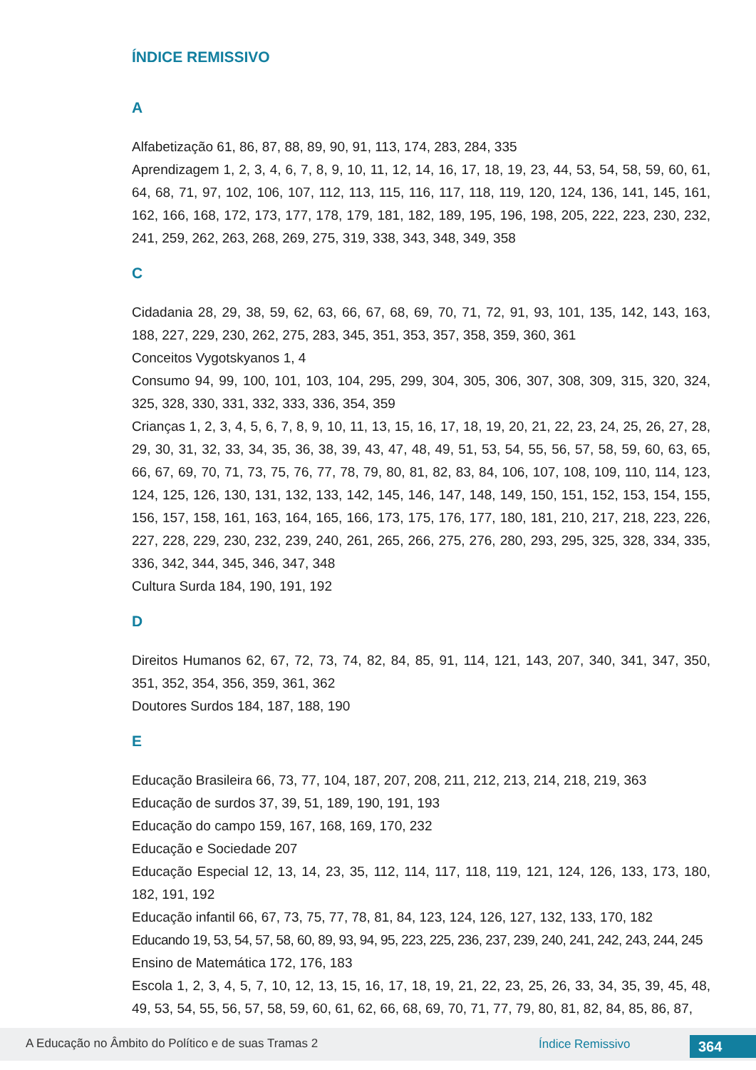ÍNDICE REMISSIVO
A
Alfabetização 61, 86, 87, 88, 89, 90, 91, 113, 174, 283, 284, 335
Aprendizagem 1, 2, 3, 4, 6, 7, 8, 9, 10, 11, 12, 14, 16, 17, 18, 19, 23, 44, 53, 54, 58, 59, 60, 61, 64, 68, 71, 97, 102, 106, 107, 112, 113, 115, 116, 117, 118, 119, 120, 124, 136, 141, 145, 161, 162, 166, 168, 172, 173, 177, 178, 179, 181, 182, 189, 195, 196, 198, 205, 222, 223, 230, 232, 241, 259, 262, 263, 268, 269, 275, 319, 338, 343, 348, 349, 358
C
Cidadania 28, 29, 38, 59, 62, 63, 66, 67, 68, 69, 70, 71, 72, 91, 93, 101, 135, 142, 143, 163, 188, 227, 229, 230, 262, 275, 283, 345, 351, 353, 357, 358, 359, 360, 361
Conceitos Vygotskyanos 1, 4
Consumo 94, 99, 100, 101, 103, 104, 295, 299, 304, 305, 306, 307, 308, 309, 315, 320, 324, 325, 328, 330, 331, 332, 333, 336, 354, 359
Crianças 1, 2, 3, 4, 5, 6, 7, 8, 9, 10, 11, 13, 15, 16, 17, 18, 19, 20, 21, 22, 23, 24, 25, 26, 27, 28, 29, 30, 31, 32, 33, 34, 35, 36, 38, 39, 43, 47, 48, 49, 51, 53, 54, 55, 56, 57, 58, 59, 60, 63, 65, 66, 67, 69, 70, 71, 73, 75, 76, 77, 78, 79, 80, 81, 82, 83, 84, 106, 107, 108, 109, 110, 114, 123, 124, 125, 126, 130, 131, 132, 133, 142, 145, 146, 147, 148, 149, 150, 151, 152, 153, 154, 155, 156, 157, 158, 161, 163, 164, 165, 166, 173, 175, 176, 177, 180, 181, 210, 217, 218, 223, 226, 227, 228, 229, 230, 232, 239, 240, 261, 265, 266, 275, 276, 280, 293, 295, 325, 328, 334, 335, 336, 342, 344, 345, 346, 347, 348
Cultura Surda 184, 190, 191, 192
D
Direitos Humanos 62, 67, 72, 73, 74, 82, 84, 85, 91, 114, 121, 143, 207, 340, 341, 347, 350, 351, 352, 354, 356, 359, 361, 362
Doutores Surdos 184, 187, 188, 190
E
Educação Brasileira 66, 73, 77, 104, 187, 207, 208, 211, 212, 213, 214, 218, 219, 363
Educação de surdos 37, 39, 51, 189, 190, 191, 193
Educação do campo 159, 167, 168, 169, 170, 232
Educação e Sociedade 207
Educação Especial 12, 13, 14, 23, 35, 112, 114, 117, 118, 119, 121, 124, 126, 133, 173, 180, 182, 191, 192
Educação infantil 66, 67, 73, 75, 77, 78, 81, 84, 123, 124, 126, 127, 132, 133, 170, 182
Educando 19, 53, 54, 57, 58, 60, 89, 93, 94, 95, 223, 225, 236, 237, 239, 240, 241, 242, 243, 244, 245
Ensino de Matemática 172, 176, 183
Escola 1, 2, 3, 4, 5, 7, 10, 12, 13, 15, 16, 17, 18, 19, 21, 22, 23, 25, 26, 33, 34, 35, 39, 45, 48, 49, 53, 54, 55, 56, 57, 58, 59, 60, 61, 62, 66, 68, 69, 70, 71, 77, 79, 80, 81, 82, 84, 85, 86, 87,
A Educação no Âmbito do Político e de suas Tramas 2 Índice Remissivo 364